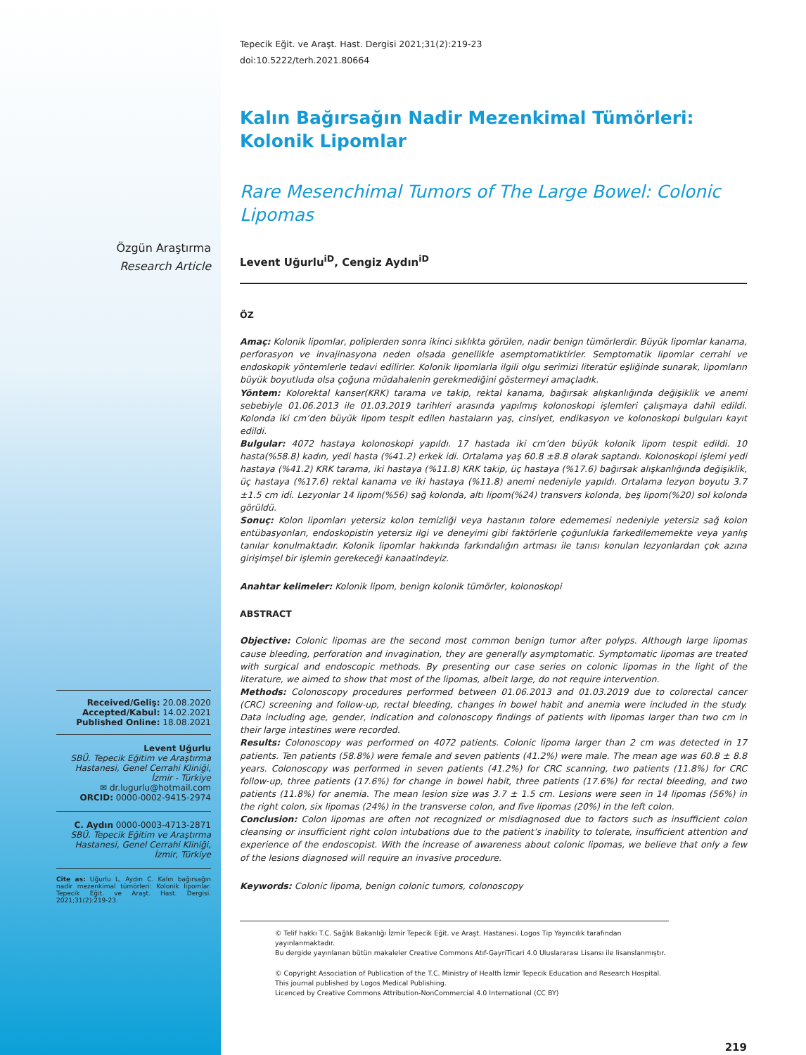Özgün Araştırma
Research Article
Received/Geliş: 20.08.2020
Accepted/Kabul: 14.02.2021
Published Online: 18.08.2021
Levent Uğurlu
SBÜ. Tepecik Eğitim ve Araştırma Hastanesi, Genel Cerrahi Kliniği, İzmir - Türkiye
✉ dr.lugurlu@hotmail.com
ORCID: 0000-0002-9415-2974
C. Aydın 0000-0003-4713-2871
SBÜ. Tepecik Eğitim ve Araştırma Hastanesi, Genel Cerrahi Kliniği, İzmir, Türkiye
Cite as: Uğurlu L, Aydın C. Kalın bağırsağın nadir mezenkimal tümörleri: Kolonik lipomlar. Tepecik Eğit. ve Araşt. Hast. Dergisi. 2021;31(2):219-23.
Tepecik Eğit. ve Araşt. Hast. Dergisi 2021;31(2):219-23
doi:10.5222/terh.2021.80664
Kalın Bağırsağın Nadir Mezenkimal Tümörleri: Kolonik Lipomlar
Rare Mesenchimal Tumors of The Large Bowel: Colonic Lipomas
Levent Uğurlu<sup>iD</sup>, Cengiz Aydın<sup>iD</sup>
ÖZ
Amaç: Kolonik lipomlar, poliplerden sonra ikinci sıklıkta görülen, nadir benign tümörlerdir. Büyük lipomlar kanama, perforasyon ve invajinasyona neden olsada genellikle asemptomatiktirler. Semptomatik lipomlar cerrahi ve endoskopik yöntemlerle tedavi edilirler. Kolonik lipomlarla ilgili olgu serimizi literatür eşliğinde sunarak, lipomların büyük boyutluda olsa çoğuna müdahalenin gerekmediğini göstermeyi amaçladık.
Yöntem: Kolorektal kanser(KRK) tarama ve takip, rektal kanama, bağırsak alışkanlığında değişiklik ve anemi sebebiyle 01.06.2013 ile 01.03.2019 tarihleri arasında yapılmış kolonoskopi işlemleri çalışmaya dahil edildi. Kolonda iki cm’den büyük lipom tespit edilen hastaların yaş, cinsiyet, endikasyon ve kolonoskopi bulguları kayıt edildi.
Bulgular: 4072 hastaya kolonoskopi yapıldı. 17 hastada iki cm’den büyük kolonik lipom tespit edildi. 10 hasta(%58.8) kadın, yedi hasta (%41.2) erkek idi. Ortalama yaş 60.8 ±8.8 olarak saptandı. Kolonoskopi işlemi yedi hastaya (%41.2) KRK tarama, iki hastaya (%11.8) KRK takip, üç hastaya (%17.6) bağırsak alışkanlığında değişiklik, üç hastaya (%17.6) rektal kanama ve iki hastaya (%11.8) anemi nedeniyle yapıldı. Ortalama lezyon boyutu 3.7 ±1.5 cm idi. Lezyonlar 14 lipom(%56) sağ kolonda, altı lipom(%24) transvers kolonda, beş lipom(%20) sol kolonda görüldü.
Sonuç: Kolon lipomları yetersiz kolon temizliği veya hastanın tolore edememesi nedeniyle yetersiz sağ kolon entübasyonları, endoskopistin yetersiz ilgi ve deneyimi gibi faktörlerle çoğunlukla farkedilememekte veya yanlış tanılar konulmaktadır. Kolonik lipomlar hakkında farkındalığın artması ile tanısı konulan lezyonlardan çok azına girişimşel bir işlemin gerekeceği kanaatindeyiz.
Anahtar kelimeler: Kolonik lipom, benign kolonik tümörler, kolonoskopi
ABSTRACT
Objective: Colonic lipomas are the second most common benign tumor after polyps. Although large lipomas cause bleeding, perforation and invagination, they are generally asymptomatic. Symptomatic lipomas are treated with surgical and endoscopic methods. By presenting our case series on colonic lipomas in the light of the literature, we aimed to show that most of the lipomas, albeit large, do not require intervention.
Methods: Colonoscopy procedures performed between 01.06.2013 and 01.03.2019 due to colorectal cancer (CRC) screening and follow-up, rectal bleeding, changes in bowel habit and anemia were included in the study. Data including age, gender, indication and colonoscopy findings of patients with lipomas larger than two cm in their large intestines were recorded.
Results: Colonoscopy was performed on 4072 patients. Colonic lipoma larger than 2 cm was detected in 17 patients. Ten patients (58.8%) were female and seven patients (41.2%) were male. The mean age was 60.8 ± 8.8 years. Colonoscopy was performed in seven patients (41.2%) for CRC scanning, two patients (11.8%) for CRC follow-up, three patients (17.6%) for change in bowel habit, three patients (17.6%) for rectal bleeding, and two patients (11.8%) for anemia. The mean lesion size was 3.7 ± 1.5 cm. Lesions were seen in 14 lipomas (56%) in the right colon, six lipomas (24%) in the transverse colon, and five lipomas (20%) in the left colon.
Conclusion: Colon lipomas are often not recognized or misdiagnosed due to factors such as insufficient colon cleansing or insufficient right colon intubations due to the patient’s inability to tolerate, insufficient attention and experience of the endoscopist. With the increase of awareness about colonic lipomas, we believe that only a few of the lesions diagnosed will require an invasive procedure.
Keywords: Colonic lipoma, benign colonic tumors, colonoscopy
© Telif hakkı T.C. Sağlık Bakanlığı İzmir Tepecik Eğit. ve Araşt. Hastanesi. Logos Tıp Yayıncılık tarafından yayınlanmaktadır.
Bu dergide yayınlanan bütün makaleler Creative Commons Atıf-GayriTicari 4.0 Uluslararası Lisansı ile lisanslanmıştır.
© Copyright Association of Publication of the T.C. Ministry of Health İzmir Tepecik Education and Research Hospital.
This journal published by Logos Medical Publishing.
Licenced by Creative Commons Attribution-NonCommercial 4.0 International (CC BY)
219